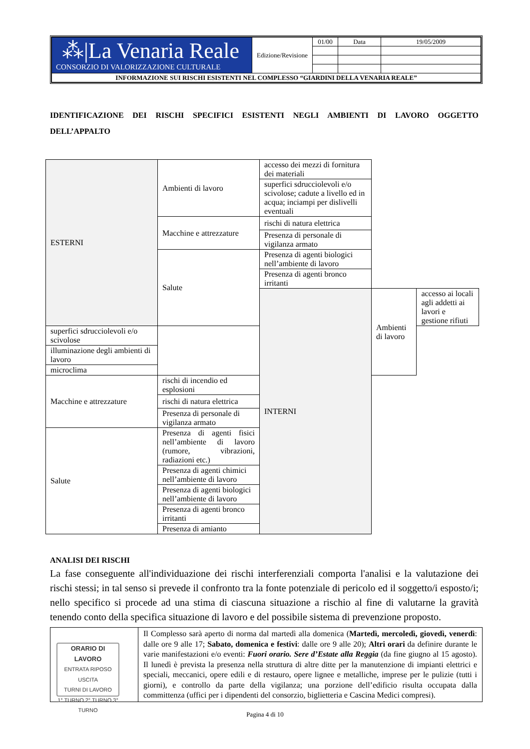| ⁂/La Venaria Reale CONSORZIO DI VALORIZZAZIONE CULTURALE | Edizione/Revisione | 01/00 | Data | 19/05/2009 |
| INFORMAZIONE SUI RISCHI ESISTENTI NEL COMPLESSO “GIARDINI DELLA VENARIA REALE” | | | | |
IDENTIFICAZIONE DEI RISCHI SPECIFICI ESISTENTI NEGLI AMBIENTI DI LAVORO OGGETTO DELL’APPALTO
| ESTERNI | Ambienti di lavoro | accesso dei mezzi di fornitura dei materiali | | |
| | | superfici sdrucciolevoli e/o scivolose; cadute a livello ed in acqua; inciampi per dislivelli eventuali | | |
| | Macchine e attrezzature | rischi di natura elettrica | | |
| | | Presenza di personale di vigilanza armato | | |
| | Salute | Presenza di agenti biologici nell’ambiente di lavoro | | |
| | | Presenza di agenti bronco irritanti | | |
| | | INTERNI | Ambienti di lavoro | accesso ai locali agli addetti ai lavori e gestione rifiuti |
| superfici sdrucciolevoli e/o scivolose | | | | |
| illuminazione degli ambienti di lavoro | | | | |
| microclima | | | | |
| Macchine e attrezzature | rischi di incendio ed esplosioni | | | |
| | rischi di natura elettrica | | | |
| | Presenza di personale di vigilanza armato | | | |
| Salute | Presenza di agenti fisici nell’ambiente di lavoro (rumore, vibrazioni, radiazioni etc.) | | | |
| | Presenza di agenti chimici nell’ambiente di lavoro | | | |
| | Presenza di agenti biologici nell’ambiente di lavoro | | | |
| | Presenza di agenti bronco irritanti | | | |
| | Presenza di amianto | | | |
ANALISI DEI RISCHI
La fase conseguente all'individuazione dei rischi interferenziali comporta l'analisi e la valutazione dei rischi stessi; in tal senso si prevede il confronto tra la fonte potenziale di pericolo ed il soggetto/i esposto/i; nello specifico si procede ad una stima di ciascuna situazione a rischio al fine di valutarne la gravità tenendo conto della specifica situazione di lavoro e del possibile sistema di prevenzione proposto.
| ORARIO DI LAVORO ENTRATA RIPOSO USCITA TURNI DI LAVORO 1° TURNO 2° TURNO 3° TURNO | Il Complesso sarà aperto di norma dal martedì alla domenica ( Martedì, mercoledì, giovedì, venerdì : dalle ore 9 alle 17; Sabato, domenica e festivi : dalle ore 9 alle 20); Altri orari da definire durante le varie manifestazioni e/o eventi: Fuori orario. Sere d’Estate alla Reggia (da fine giugno al 15 agosto). Il lunedì è prevista la presenza nella struttura di altre ditte per la manutenzione di impianti elettrici e speciali, meccanici, opere edili e di restauro, opere lignee e metalliche, imprese per le pulizie (tutti i giorni), e controllo da parte della vigilanza; una porzione dell’edificio risulta occupata dalla committenza (uffici per i dipendenti del consorzio, biglietteria e Cascina Medici compresi). |
Pagina 4 di 10